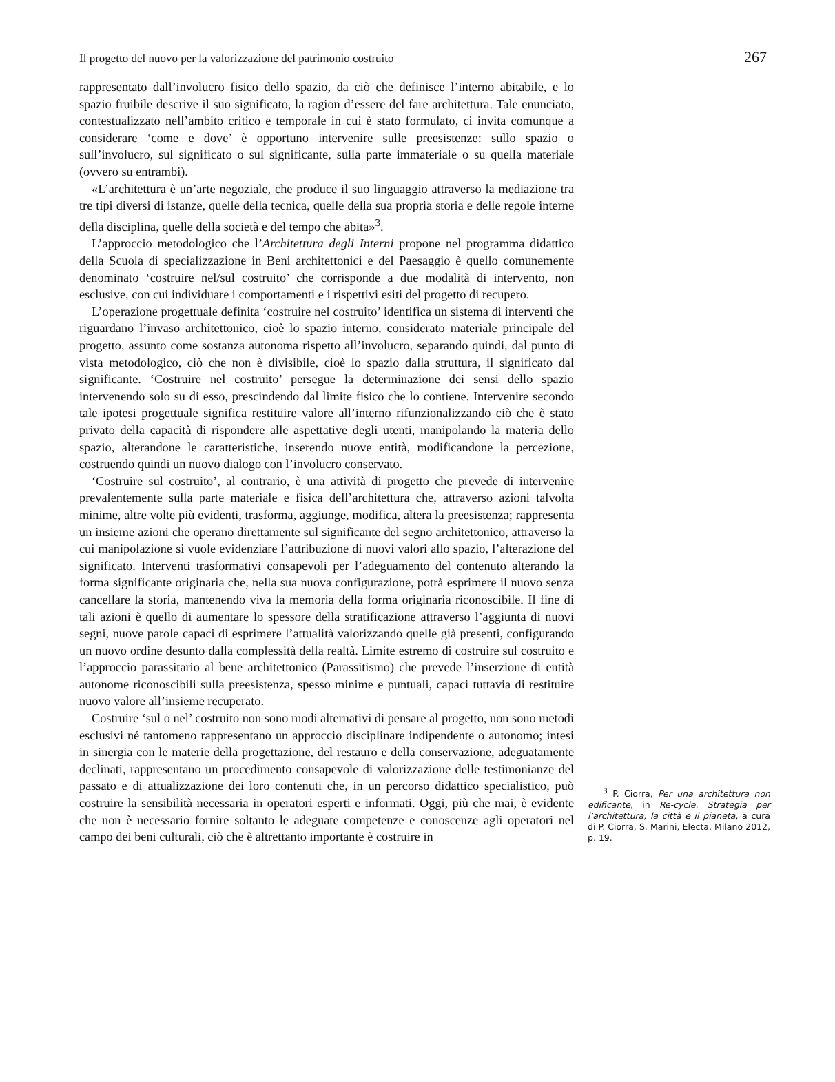Il progetto del nuovo per la valorizzazione del patrimonio costruito 267
rappresentato dall’involucro fisico dello spazio, da ciò che definisce l’interno abitabile, e lo spazio fruibile descrive il suo significato, la ragion d’essere del fare architettura. Tale enunciato, contestualizzato nell’ambito critico e temporale in cui è stato formulato, ci invita comunque a considerare ‘come e dove’ è opportuno intervenire sulle preesistenze: sullo spazio o sull’involucro, sul significato o sul significante, sulla parte immateriale o su quella materiale (ovvero su entrambi).
«L’architettura è un’arte negoziale, che produce il suo linguaggio attraverso la mediazione tra tre tipi diversi di istanze, quelle della tecnica, quelle della sua propria storia e delle regole interne della disciplina, quelle della società e del tempo che abita»<sup>3</sup>.
L’approccio metodologico che l’Architettura degli Interni propone nel programma didattico della Scuola di specializzazione in Beni architettonici e del Paesaggio è quello comunemente denominato ‘costruire nel/sul costruito’ che corrisponde a due modalità di intervento, non esclusive, con cui individuare i comportamenti e i rispettivi esiti del progetto di recupero.
L’operazione progettuale definita ‘costruire nel costruito’ identifica un sistema di interventi che riguardano l’invaso architettonico, cioè lo spazio interno, considerato materiale principale del progetto, assunto come sostanza autonoma rispetto all’involucro, separando quindi, dal punto di vista metodologico, ciò che non è divisibile, cioè lo spazio dalla struttura, il significato dal significante. ‘Costruire nel costruito’ persegue la determinazione dei sensi dello spazio intervenendo solo su di esso, prescindendo dal limite fisico che lo contiene. Intervenire secondo tale ipotesi progettuale significa restituire valore all’interno rifunzionalizzando ciò che è stato privato della capacità di rispondere alle aspettative degli utenti, manipolando la materia dello spazio, alterandone le caratteristiche, inserendo nuove entità, modificandone la percezione, costruendo quindi un nuovo dialogo con l’involucro conservato.
‘Costruire sul costruito’, al contrario, è una attività di progetto che prevede di intervenire prevalentemente sulla parte materiale e fisica dell’architettura che, attraverso azioni talvolta minime, altre volte più evidenti, trasforma, aggiunge, modifica, altera la preesistenza; rappresenta un insieme azioni che operano direttamente sul significante del segno architettonico, attraverso la cui manipolazione si vuole evidenziare l’attribuzione di nuovi valori allo spazio, l’alterazione del significato. Interventi trasformativi consapevoli per l’adeguamento del contenuto alterando la forma significante originaria che, nella sua nuova configurazione, potrà esprimere il nuovo senza cancellare la storia, mantenendo viva la memoria della forma originaria riconoscibile. Il fine di tali azioni è quello di aumentare lo spessore della stratificazione attraverso l’aggiunta di nuovi segni, nuove parole capaci di esprimere l’attualità valorizzando quelle già presenti, configurando un nuovo ordine desunto dalla complessità della realtà. Limite estremo di costruire sul costruito e l’approccio parassitario al bene architettonico (Parassitismo) che prevede l’inserzione di entità autonome riconoscibili sulla preesistenza, spesso minime e puntuali, capaci tuttavia di restituire nuovo valore all’insieme recuperato.
Costruire ‘sul o nel’ costruito non sono modi alternativi di pensare al progetto, non sono metodi esclusivi né tantomeno rappresentano un approccio disciplinare indipendente o autonomo; intesi in sinergia con le materie della progettazione, del restauro e della conservazione, adeguatamente declinati, rappresentano un procedimento consapevole di valorizzazione delle testimonianze del passato e di attualizzazione dei loro contenuti che, in un percorso didattico specialistico, può costruire la sensibilità necessaria in operatori esperti e informati. Oggi, più che mai, è evidente che non è necessario fornire soltanto le adeguate competenze e conoscenze agli operatori nel campo dei beni culturali, ciò che è altrettanto importante è costruire in
<sup>3</sup> P. Ciorra, Per una architettura non edificante, in Re-cycle. Strategia per l’architettura, la città e il pianeta, a cura di P. Ciorra, S. Marini, Electa, Milano 2012, p. 19.